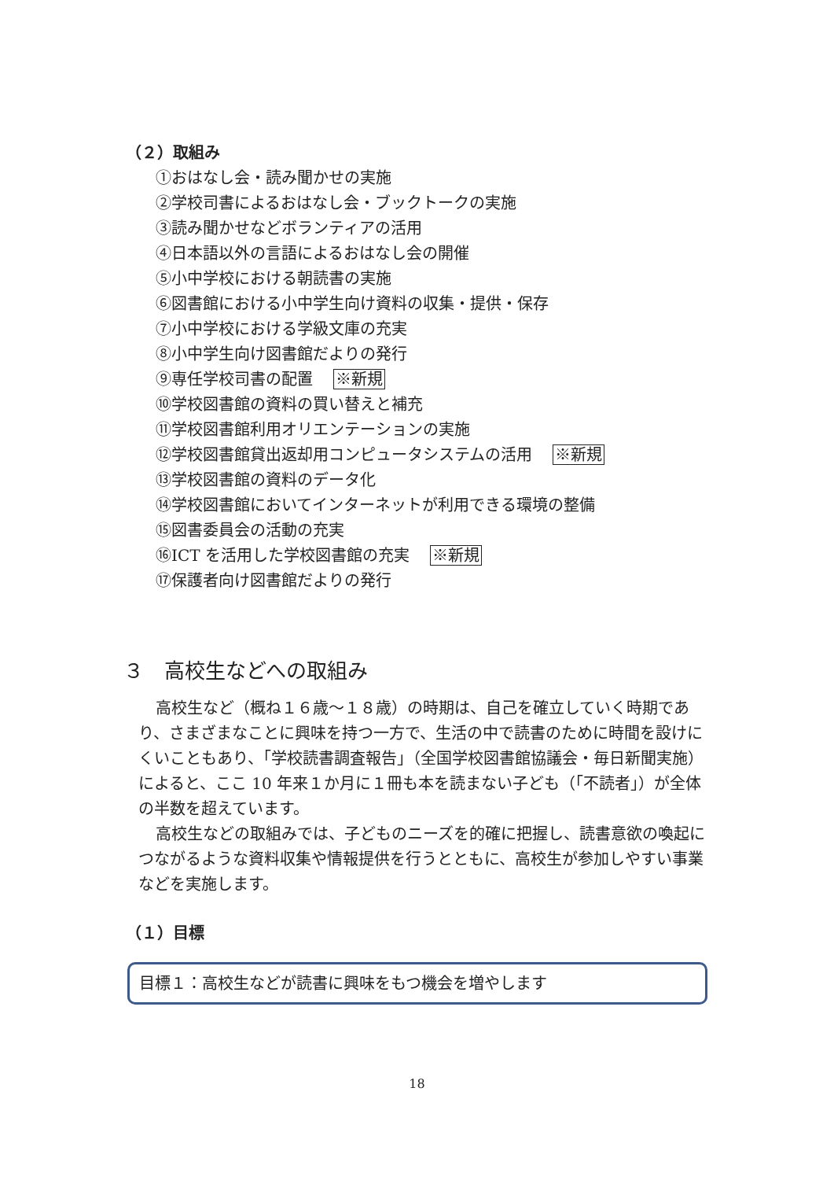（２）取組み
①おはなし会・読み聞かせの実施
②学校司書によるおはなし会・ブックトークの実施
③読み聞かせなどボランティアの活用
④日本語以外の言語によるおはなし会の開催
⑤小中学校における朝読書の実施
⑥図書館における小中学生向け資料の収集・提供・保存
⑦小中学校における学級文庫の充実
⑧小中学生向け図書館だよりの発行
⑨専任学校司書の配置 ※新規
⑩学校図書館の資料の買い替えと補充
⑪学校図書館利用オリエンテーションの実施
⑫学校図書館貸出返却用コンピュータシステムの活用 ※新規
⑬学校図書館の資料のデータ化
⑭学校図書館においてインターネットが利用できる環境の整備
⑮図書委員会の活動の充実
⑯ICT を活用した学校図書館の充実 ※新規
⑰保護者向け図書館だよりの発行
３　高校生などへの取組み
高校生など（概ね１６歳～１８歳）の時期は、自己を確立していく時期であり、さまざまなことに興味を持つ一方で、生活の中で読書のために時間を設けにくいこともあり、「学校読書調査報告」（全国学校図書館協議会・毎日新聞実施）によると、ここ 10 年来１か月に１冊も本を読まない子ども（「不読者」）が全体の半数を超えています。
高校生などの取組みでは、子どものニーズを的確に把握し、読書意欲の喚起につながるような資料収集や情報提供を行うとともに、高校生が参加しやすい事業などを実施します。
（１）目標
目標１：高校生などが読書に興味をもつ機会を増やします
18